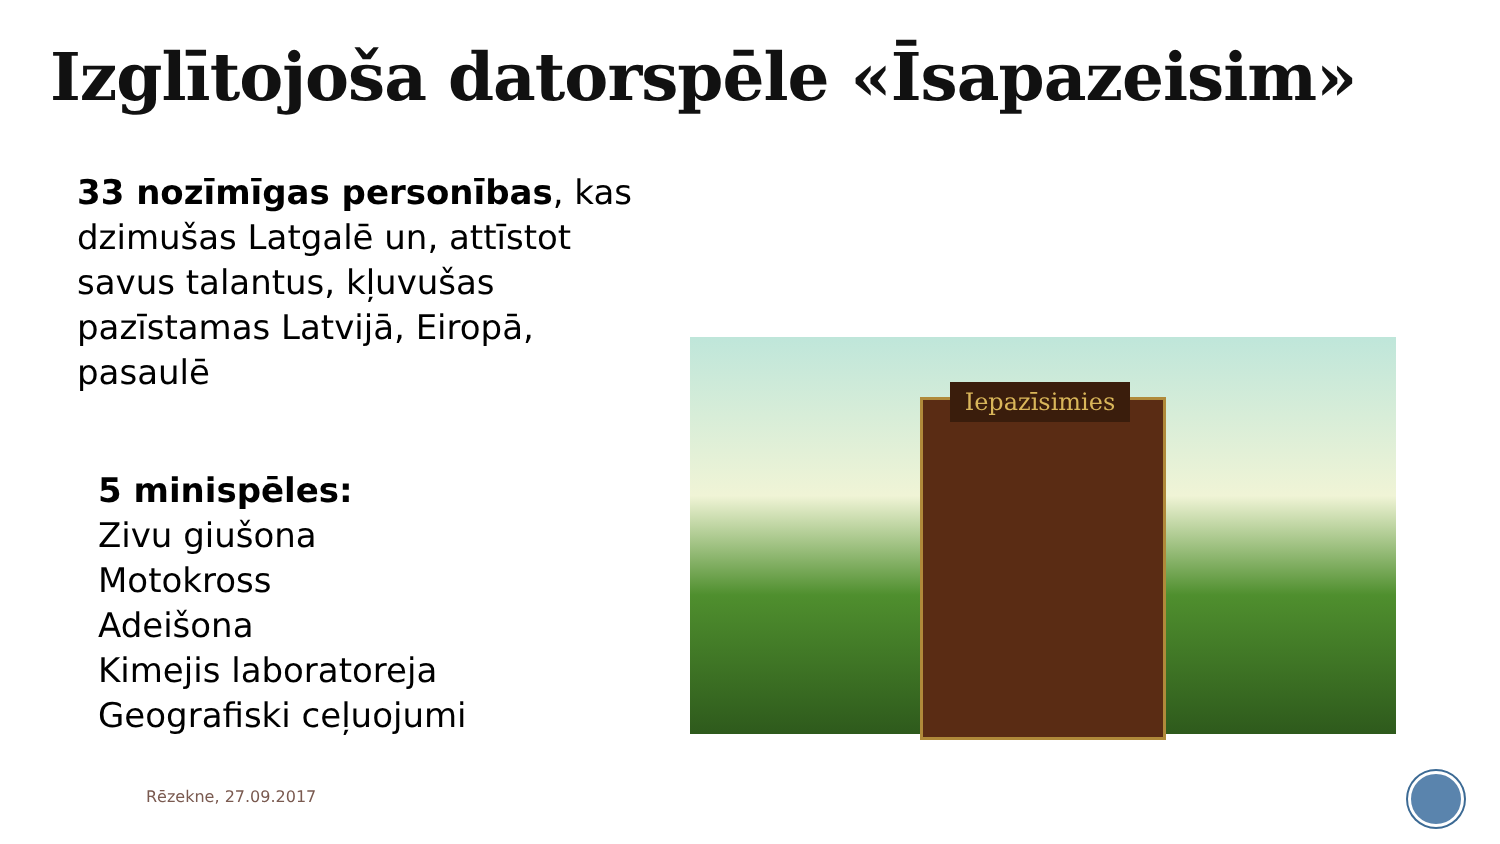Izglītojoša datorspēle «Īsapazeisim»
33 nozīmīgas personības, kas dzimušas Latgalē un, attīstot savus talantus, kļuvušas pazīstamas Latvijā, Eiropā, pasaulē
5 minispēles:
Zivu giušona
Motokross
Adeišona
Kimejis laboratoreja
Geografiski ceļuojumi
Iepazīsimies
Rēzekne, 27.09.2017